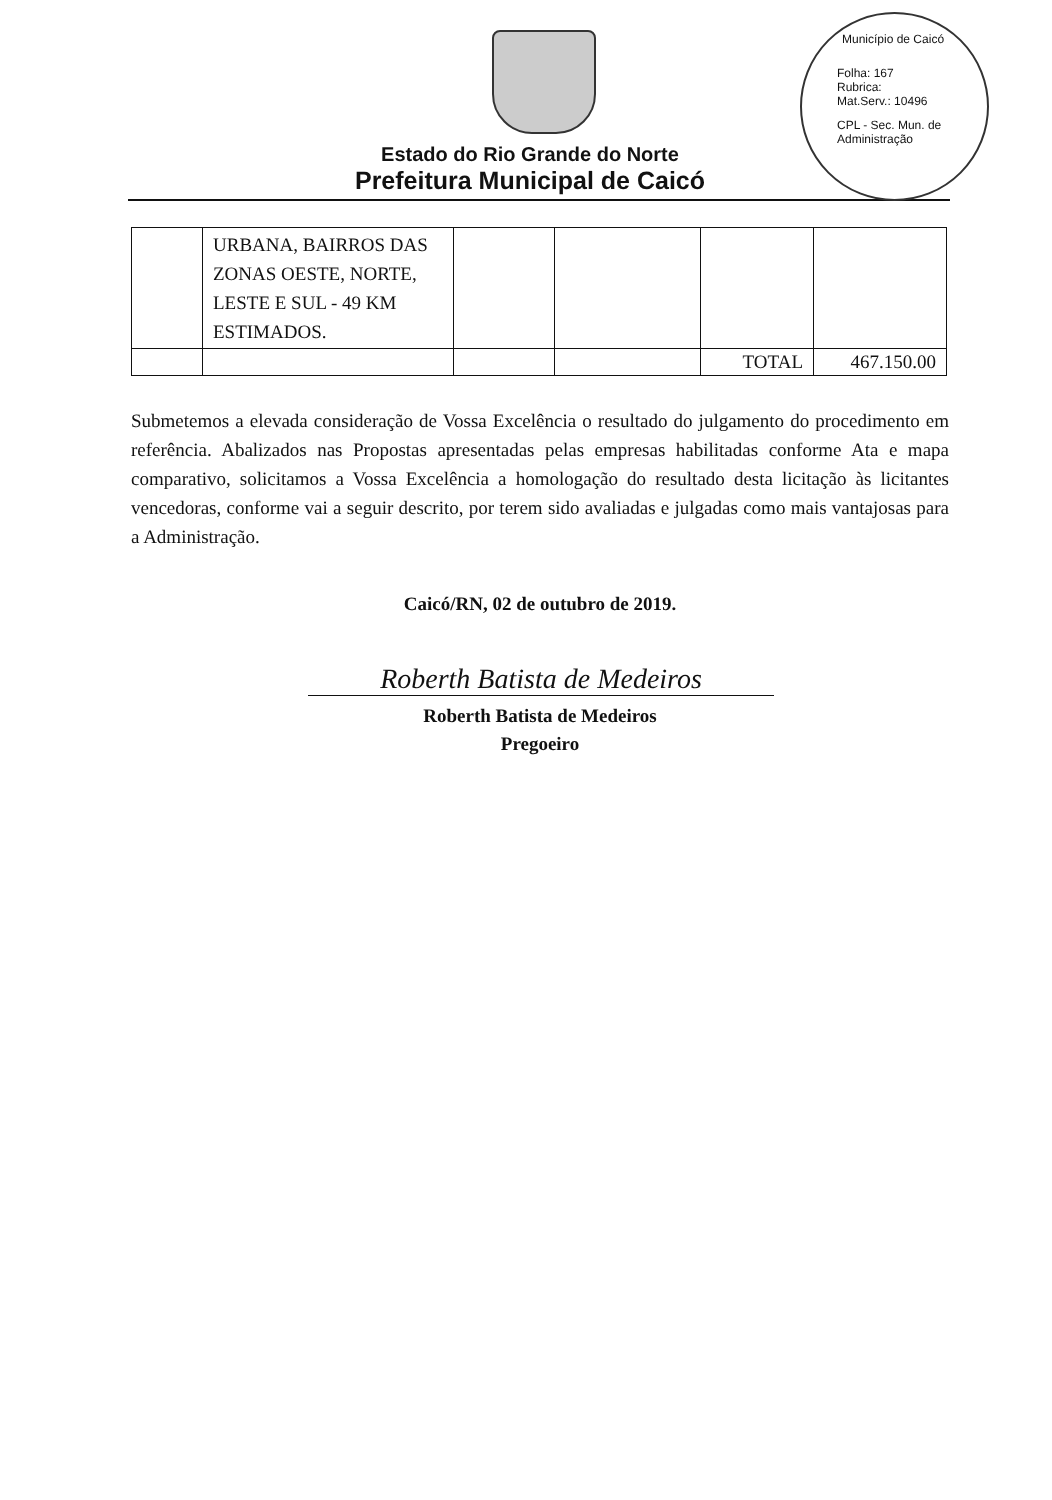Município de Caicó
Folha: 167
Rubrica:
Mat.Serv.: 10496
CPL - Sec. Mun. de Administração
Estado do Rio Grande do Norte
Prefeitura Municipal de Caicó
| | URBANA, BAIRROS DAS ZONAS OESTE, NORTE, LESTE E SUL - 49 KM ESTIMADOS. | | | | |
| | | | | TOTAL | 467.150.00 |
Submetemos a elevada consideração de Vossa Excelência o resultado do julgamento do procedimento em referência. Abalizados nas Propostas apresentadas pelas empresas habilitadas conforme Ata e mapa comparativo, solicitamos a Vossa Excelência a homologação do resultado desta licitação às licitantes vencedoras, conforme vai a seguir descrito, por terem sido avaliadas e julgadas como mais vantajosas para a Administração.
Caicó/RN, 02 de outubro de 2019.
Roberth Batista de Medeiros
Roberth Batista de Medeiros
Pregoeiro